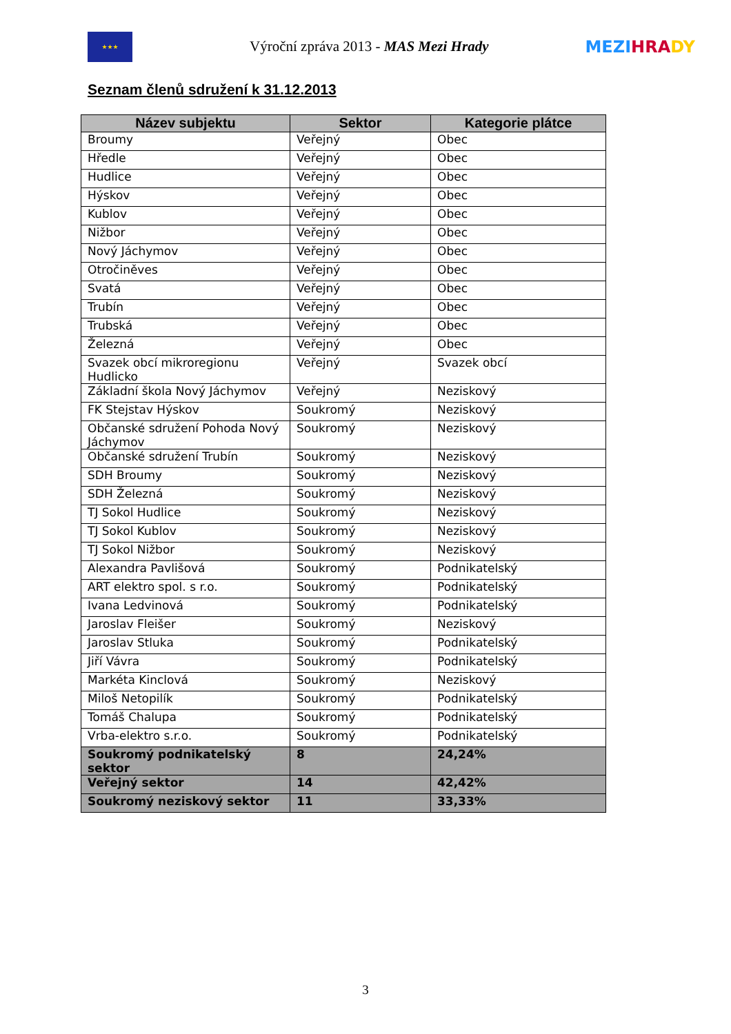★★★
Výroční zpráva 2013 - MAS Mezi Hrady
MEZI HRA DY
Seznam členů sdružení k 31.12.2013
| Název subjektu | Sektor | Kategorie plátce |
| --- | --- | --- |
| Broumy | Veřejný | Obec |
| Hředle | Veřejný | Obec |
| Hudlice | Veřejný | Obec |
| Hýskov | Veřejný | Obec |
| Kublov | Veřejný | Obec |
| Nižbor | Veřejný | Obec |
| Nový Jáchymov | Veřejný | Obec |
| Otročiněves | Veřejný | Obec |
| Svatá | Veřejný | Obec |
| Trubín | Veřejný | Obec |
| Trubská | Veřejný | Obec |
| Železná | Veřejný | Obec |
| Svazek obcí mikroregionu Hudlicko | Veřejný | Svazek obcí |
| Základní škola Nový Jáchymov | Veřejný | Neziskový |
| FK Stejstav Hýskov | Soukromý | Neziskový |
| Občanské sdružení Pohoda Nový Jáchymov | Soukromý | Neziskový |
| Občanské sdružení Trubín | Soukromý | Neziskový |
| SDH Broumy | Soukromý | Neziskový |
| SDH Železná | Soukromý | Neziskový |
| TJ Sokol Hudlice | Soukromý | Neziskový |
| TJ Sokol Kublov | Soukromý | Neziskový |
| TJ Sokol Nižbor | Soukromý | Neziskový |
| Alexandra Pavlišová | Soukromý | Podnikatelský |
| ART elektro spol. s r.o. | Soukromý | Podnikatelský |
| Ivana Ledvinová | Soukromý | Podnikatelský |
| Jaroslav Fleišer | Soukromý | Neziskový |
| Jaroslav Stluka | Soukromý | Podnikatelský |
| Jiří Vávra | Soukromý | Podnikatelský |
| Markéta Kinclová | Soukromý | Neziskový |
| Miloš Netopilík | Soukromý | Podnikatelský |
| Tomáš Chalupa | Soukromý | Podnikatelský |
| Vrba-elektro s.r.o. | Soukromý | Podnikatelský |
| Soukromý podnikatelský sektor | 8 | 24,24% |
| Veřejný sektor | 14 | 42,42% |
| Soukromý neziskový sektor | 11 | 33,33% |
3